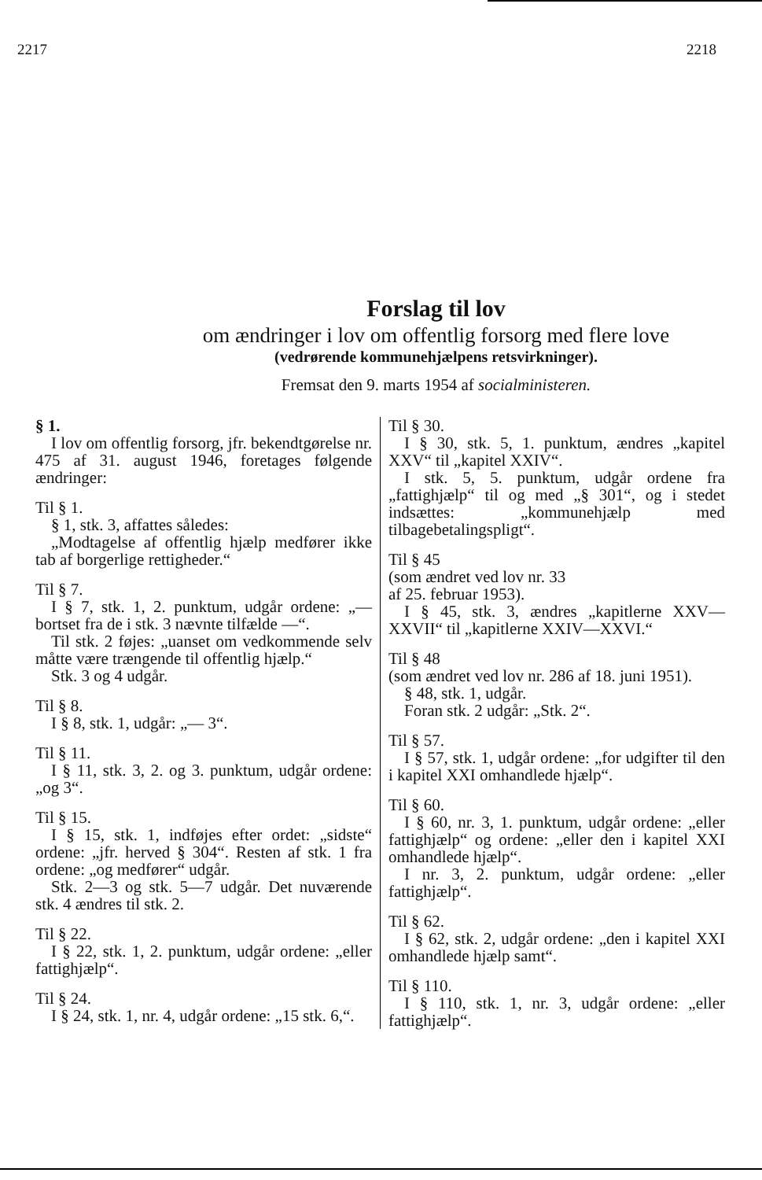2217 2218
Forslag til lov
om ændringer i lov om offentlig forsorg med flere love
(vedrørende kommunehjælpens retsvirkninger).
Fremsat den 9. marts 1954 af socialministeren.
§ 1.
I lov om offentlig forsorg, jfr. bekendtgørelse nr. 475 af 31. august 1946, foretages følgende ændringer:
Til § 1.
§ 1, stk. 3, affattes således:
„Modtagelse af offentlig hjælp medfører ikke tab af borgerlige rettigheder.“
Til § 7.
I § 7, stk. 1, 2. punktum, udgår ordene: „— bortset fra de i stk. 3 nævnte tilfælde —“.
Til stk. 2 føjes: „uanset om vedkommende selv måtte være trængende til offentlig hjælp.“
Stk. 3 og 4 udgår.
Til § 8.
I § 8, stk. 1, udgår: „— 3“.
Til § 11.
I § 11, stk. 3, 2. og 3. punktum, udgår ordene: „og 3“.
Til § 15.
I § 15, stk. 1, indføjes efter ordet: „sidste“ ordene: „jfr. herved § 304“. Resten af stk. 1 fra ordene: „og medfører“ udgår.
Stk. 2—3 og stk. 5—7 udgår. Det nuværende stk. 4 ændres til stk. 2.
Til § 22.
I § 22, stk. 1, 2. punktum, udgår ordene: „eller fattighjælp“.
Til § 24.
I § 24, stk. 1, nr. 4, udgår ordene: „15 stk. 6,“.
Til § 30.
I § 30, stk. 5, 1. punktum, ændres „kapitel XXV“ til „kapitel XXIV“.
I stk. 5, 5. punktum, udgår ordene fra „fattighjælp“ til og med „§ 301“, og i stedet indsættes: „kommunehjælp med tilbagebetalingspligt“.
Til § 45
(som ændret ved lov nr. 33
af 25. februar 1953).
I § 45, stk. 3, ændres „kapitlerne XXV—XXVII“ til „kapitlerne XXIV—XXVI.“
Til § 48
(som ændret ved lov nr. 286 af 18. juni 1951).
§ 48, stk. 1, udgår.
Foran stk. 2 udgår: „Stk. 2“.
Til § 57.
I § 57, stk. 1, udgår ordene: „for udgifter til den i kapitel XXI omhandlede hjælp“.
Til § 60.
I § 60, nr. 3, 1. punktum, udgår ordene: „eller fattighjælp“ og ordene: „eller den i kapitel XXI omhandlede hjælp“.
I nr. 3, 2. punktum, udgår ordene: „eller fattighjælp“.
Til § 62.
I § 62, stk. 2, udgår ordene: „den i kapitel XXI omhandlede hjælp samt“.
Til § 110.
I § 110, stk. 1, nr. 3, udgår ordene: „eller fattighjælp“.